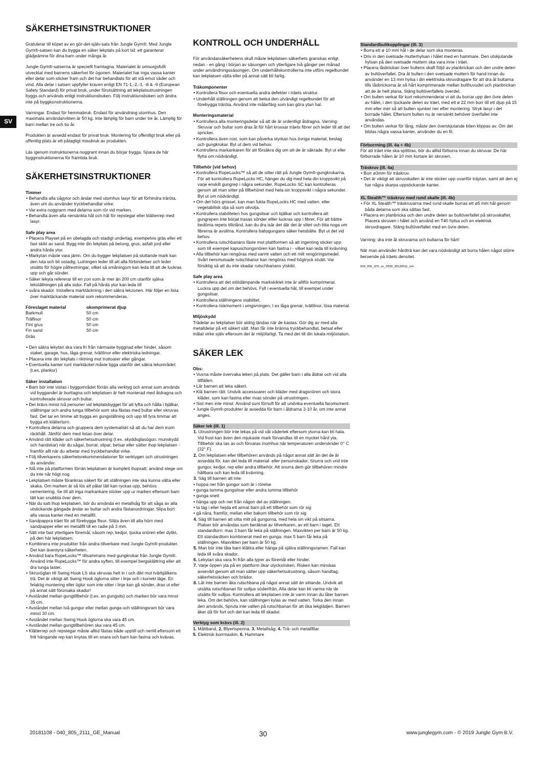SV
SÄKERHETSINSTRUKTIONER
Gratulerar till köpet av en gör-det-själv-sats från Jungle Gym®. Med Jungle Gym®-satsen kan du bygga en säker lekplats på kort tid: ett garanterat glädjeämne för dina barn under många år.
Jungle Gym®-satserna är speciellt framtagna. Materialet är omsorgsfullt utvecklat med barnens säkerhet för ögonen. Materialet har inga vassa kanter eller delar som sticker fram och det har behandlats för att stå emot väder och vind. Alla delar i satsen uppfyller kraven enligt EN 71-1,-2,-3, -8 & -9 (European Safety Standard) för privat bruk, under förutsättning att lekplatsutrustningen byggs och används enligt instruktionsboken. Följ instruktionsboken och ändra inte på byggkonstruktionerna.
Varningar. Endast för hemmabruk. Endast för användning utomhus. Den maximala användarvikten är 50 kg. Inte lämplig för barn under tre år. Lämplig för barn mellan tre och tio år.
Produkten är avsedd endast för privat bruk. Montering för offentligt bruk eller på offentlig plats är ett påtagligt missbruk av produkten.
Läs igenom instruktionerna noggrant innan du börjar bygga. Spara de här bygginstruktionerna för framtida bruk.
SÄKERHETSINSTRUKTIONER
Timmer
• Behandla alla sågytor och ändar med utomhus lasyr för att förhindra träröta, även om du använder tryckbehandlat virke.
• Var extra noggrann med delarna som rör vid marken.
• Behandla även alla nersänkta hål och hål för repstegar eller klätterrep med lasyr.
Safe play area
• Placera Playset på en obelagda och stadigt underlag, exempelvis gräs eller ett fast skikt av sand. Bygg inte din lekplats på betong, grus, asfalt jord eller andra hårda ytor.
• Markytan måste vara jämn. Om du bygger lekplatsen på sluttande mark kan den luta och bli ostadig. Lutningen leder till att alla förbindelser och leder utsätts för högre påfrestningar, vilket så småningom kan leda till att de luckras upp och går sönder.
• Säker lekyta refererar till en zon som är mer än 200 cm utanför själva lekställningen på alla sidor. Fall på hårda ytor kan leda till
• svåra skador. Installera marktäckning i den säkra lekzonen. Här följer en lista över marktäckande material som rekommenderas.
| Föreslaget material | okomprimerat djup |
| --- | --- |
| Barkmull | 50 cm |
| Träflisor | 50 cm |
| Fint grus | 50 cm |
| Fin sand | 50 cm |
| Gräs | |
• Den säkra lekytan ska vara fri från närmaste byggnad eller hinder, såsom staket, garage, hus, låga grenar, tvättlinor eller elektriska ledningar.
• Placera inte din lekplats i riktning mot trottoarer eller gångar.
• Eventuella kanter runt marktäcket måste ligga utanför det säkra lekområdet. (t.ex. plankor)
Säker installation
• Barn bör inte vistas i byggområdet förrän alla verktyg och annat som används vid byggandet är borttagna och lekplatsen är helt monterad med åtdragna och kontrollerade skruvar och bultar.
• Det krävs minst två personer vid lekplatsbygget för att lyfta och hålla i bjälkar, ställningar och andra tunga tillbehör som ska fästas med bultar eller skruvas fast. Det tar en timme att bygga en gungställning och upp till fyra timmar att bygga ett klättertorn.
• Kontrollera delarna och gruppera dem systematiskt så att du har dem inom räckhåll. Jämför dem med listan över delar.
• Använd rätt kläder och säkerhetsutrustning (t.ex. skyddsglasögon, munskydd och handskar) när du sågar, borrar, slipar, betsar eller sätter ihop lekplatsen - framför allt när du arbetar med tryckbehandlat virke.
• Följ tillverkarens säkerhetsrekommendationer för verktygen och utrustningen du använder.
• Stå inte på plattformen förrän lekplatsen är komplett ihopsatt; använd stege om du inte når högt nog.
• Lekplatsen måste förankras säkert för att ställningen inte ska kunna välta eller skaka. Om marken är så lös att pålar lätt kan ryckas upp, behövs cementering. Se till att inga markankare sticker upp ur marken eftersom barn lätt kan snubbla över dem.
• När du satt ihop lekplatsen, bör du använda en metallsåg för att såga av alla utstickande gängade ändar av bultar och andra fästanordningar. Slipa bort alla vassa kanter med en metallfil.
• Sandpappra träet för att förebygga flisor. Släta även till alla hörn med sandpapper eller en metallfil till en radie på 3 mm.
• Sätt inte fast ytterligare föremål, såsom rep, kedjor, tjocka snören eller dylikt, på den här lekplatsen.
• Kombinera inte produkter från andra tillverkare med Jungle Gym®-produkter. Det kan äventyra säkerheten.
• Använd bara RopeLocks™ tillsammans med gungkrokar från Jungle Gym®. Använd inte RopeLocks™ för andra syften, till exempel bergsklättring eller att dra tunga laster.
• Skruvöglan till Swing Hook LS ska skruvas helt in i och dikt mot tvärbjälkens trä. Det är viktigt att Swing Hook öglorna sitter i linje och i korrekt läge. En felaktig montering eller öglor som inte sitter i linje kan gå sönder, dras ut eller på annat sätt förorsaka skador!
• Avståndet mellan gungtillbehör (t.ex. en gungsits) och marken bör vara minst 35 cm.
• Avståndet mellan två gungor eller mellan gunga och ställningsram bör vara minst 30 cm.
• Avståndet mellan Swing Hook öglorna ska vara 45 cm.
• Avståndet mellan gungtillbehören ska vara 45 cm.
• Klätterrep och repstegar måste alltid fästas både upptill och nertill eftersom ett fritt hängande rep kan knytas till en snara och barn kan fastna och kvävas.
KONTROLL OCH UNDERHÅLL
För användarsäkerhetens skull måste lekplatsen säkerhets granskas enligt nedan - en gång i början av säsongen och ytterligare två gånger per månad under användningssäsongen. Om underhållskontrollerna inte utförs regelbundet kan lekplatsen välta eller på annat sätt bli farlig.
Träkomponenter
• Kontrollera flisor och eventuella andra defekter i träets struktur.
• Underhåll ställningen genom att betsa den utvändigt regelbundet för att förebygga träröta. Använd inte målarfärg som kan göra ytan hal.
Monteringsmaterial
• Kontrollera alla monteringsdelar så att de är ordentligt åtdragna. Varning: Skruvar och bultar som dras åt för hårt krossar träets fibrer och leder till att det spricker.
• Kontrollera även rost, som kan påverka styrkan hos övriga material, beslag och gungkrokar. Byt ut dem vid behov.
• Kontrollera markankaren för att försäkra dig om att de är säkrade. Byt ut eller flytta om nödvändigt.
Tillbehör (vid behov)
• Kontrollera RopeLocks™ så att de sitter rätt på Jungle Gym®-gungkrokarna. För att kontrollera RopeLocks HC, hänger du dig med hela din kroppsvikt på varje enskilt gungrep i några sekunder. RopeLocks SC kan kontrolleras genom att man sitter på tillbehöret med hela sin kroppsvikt i några sekunder. Byt ut om nödvändigt.
• Om det hörs gnissel, kan man fukta RopeLocks HC med vatten. eller vegetabilisk olja så som olivolja.
• Kontrollera stabiliteten hos gungsitsar och bjälkar och kontrollera att gungrepen inte börjat trasas sönder elller luckras upp i fibrer. För att bättre bedöma repets tillstånd, kan du dra isär det där det är slitet och titta noga om fibrerna är avslitna. Kontrollera babygungans säker hetsbälte. Byt ut det vid behov.
• Kontrollera rutschbanans fäste mot plattformen så att ingenting sticker upp som till exempel kapuschongsnören kan fastna i - vilket kan leda till kvävning.
• Alla tillbehör kan rengöras med varmt vatten och ett milt rengöringsmedel. Svårt nersmutsade rutschbanor kan rengöras med högtryck stvätt. Var försiktig så att du inte skadar rutschbanans ytskikt.
Safe play area
• Kontrollera att det stötdämpande markskiktet inte är alltför komprimerat. Luckra upp det om det behövs. Fyll i eventuella hål, till exempel under gungsitsar.
• Kontrollera ställningens stabilitet.
• Kontrollera riskmoment i omgivningen, t ex låga grenar, tvättlinor, lösa material.
Miljöskydd
Trädelar av lekplatser bör aldrig tändas när de kastas. Gör dig av med alla metalldelar på ett säkert sätt. Man får inte bränna tryckbehandlat, betsat eller målat virke själv eftersom det är miljöfarligt. Ta med det till din lokala miljöstation.
SÄKER LEK
Obs:
• Vuxna måste övervaka leken på plats. Det gäller barn i alla åldrar och vid alla tillfällen.
• Lär barnen att leka säkert.
• Klä barnen rätt. Undvik accessoarer och kläder med dragsnören och stora kläder, som kan fastna eller rivas sönder på utrustningen.
• Sist men inte minst: Använd sunt förnuft för att undvika eventuella faromoment.
• Jungle Gym®-produkter är avsedda för barn i åldrarna 3-10 år, om inte annat anges.
Säker lek (ill. 1)
1. Utrustningen bör inte lekas på vid våt väderlek eftersom ytorna kan bli hala. Vid frost kan även den mjukaste mark förvandlas till en mycket hård yta. Tillbehör ska tas av och förvaras inomhus när temperaturen underskrider 0° C (32° F).
2. Om lekplatsen eller tillbehören används på något annat sätt än det de är avsedda för, kan det leda till material- eller personskador. Snurra och vrid inte gungor, kedjor, rep eller andra tillbehör. Att snurra dem gör tillbehören mindre hållbara och kan leda till kvävning.
3. Säg till barnen att inte:
• hoppa ner från gungor som är i rörelse
• gunga tomma gungsitsar eller andra tomma tillbehör
• gunga snett
• hänga upp och ner från någon del av ställningen.
• ta tag i eller hejda ett annat barn på ett tillbehör som rör sig
• gå nära, framför, mellan eller bakom tillbehör som rör sig
4. Säg till barnen att sitta mitt på gungorna, med hela sin vikt på sitsarna. Platser bör användas som beräknat av tillverkaren, av ett barn i taget. Ett standardtorn: max 3 barn får leka på ställningen. Maxvikten per barn är 50 kg. Ett standardtorn kombinerat med en gunga: max 5 barn får leka på ställningen. Maxvikten per barn är 50 kg.
5. Man bör inte låta barn klättra eller hänga på själva ställningsramen. Fall kan leda till svåra skador.
6. Lekytan ska vara fri från alla typer av föremål eller hinder.
7. Varje öppen yta på en plattform ökar olycksrisken. Risken kan minskas avsevärt genom att man sätter upp säkerhetsutrustning, såsom handtag, säkerhetsräcken och brädor.
8. Låt inte barnen åka rutschbana på något annat sätt än sittande. Undvik att utsätta rutschbanan för solljus söderifrån. Alla delar kan bli varma när de utsätts för solljus. Kontrollera att lekplatsen inte är varm innan du låter barnen leka. Om det behövs, kan ställningen kylas av med vatten. Torka den innan den används. Spruta inte vatten på rutschbanan för att öka lekglädjen. Barnen åker då för fort och det kan leda till skador.
Verktyg som krävs (ill. 2)
1. Måttband, 2. Blyertspenna, 3. Metallsåg, 4. Trä- och metallfilar
5. Elektrisk borrmaskin, 6. Hammare
Standardbultkopplingar (ill. 3)
• Borra ett ø 10 mm hål i de delar som ska monteras.
• Driv in den svetsade mutterhylsan i hålet med en hammare. Den utskjutande hylsan på den svetsade muttern ska vara inne i träet.
• Placera låsbrickan över bultens skaft följd av planbrickan och den undre delen av bultöverfallet. Dra åt bulten i den svetsade muttern för hand innan du använder en 13 mm hylsa i din elektriska skruvdragare för att dra åt bultarna tills låsbrickorna är så hårt komprimerade mellan bulthuvudet och planbrickan att de är helt plana. Stäng bultöverfallets överdel.
• Om bulten verkar för kort rekommenderar vi att du borrar upp den övre delen av hålet, i den tjockaste delen av träet, med ett ø 22 mm borr till ett djup på 15 mm eller mer så att bulten sjunker ner efter montering. Stryk lasyr i det borrade hålet. Eftersom bulten nu är nersänkt behöver överfallet inte användas.
• Om bulten verkar för lång, måste den överskjutande biten klippas av. Om det bildas några vassa kanter, använder du en fil.
Förborrning (ill. 4a + 4b)
För att träet inte ska splittras, bör du alltid förborra innan du skruvar. De här förborrade hålen är 10 mm kortare än skruven.
Träskruv (ill. 4a)
• Borr ø3mm för träskruv.
• Det är viktigt att skruvskallen är inte sticker upp ovanför träytan, samt att den ej har några skarpa uppstickande kanter.
XL Stealth™ träskruv med rund skalle (ill. 4b)
• För XL Stealth™ träskruvarna med rund skalle borras ett ø5 mm hål genom båda delarna som ska sättas fast.
• Placera en planbricka och den undre delen av bultöverfallet på skruvskaftet. Placera skruven i hålet och använd en T40 hylsa och en elektrisk skruvdragare. Stäng bultöverfallet med en övre delen.
Varning: dra inte åt skruvarna och bultarna för hårt!
När man använder hårdträ kan det vara nödvändigt att borra hålen något större beroende på träets densitet.
040_805_GSI_sv_0300_20120911_nlA
20181108 - 040_805_2111_GE_Manual 30 www.junglegym.com - © 2019 Jungle Gym B.V.